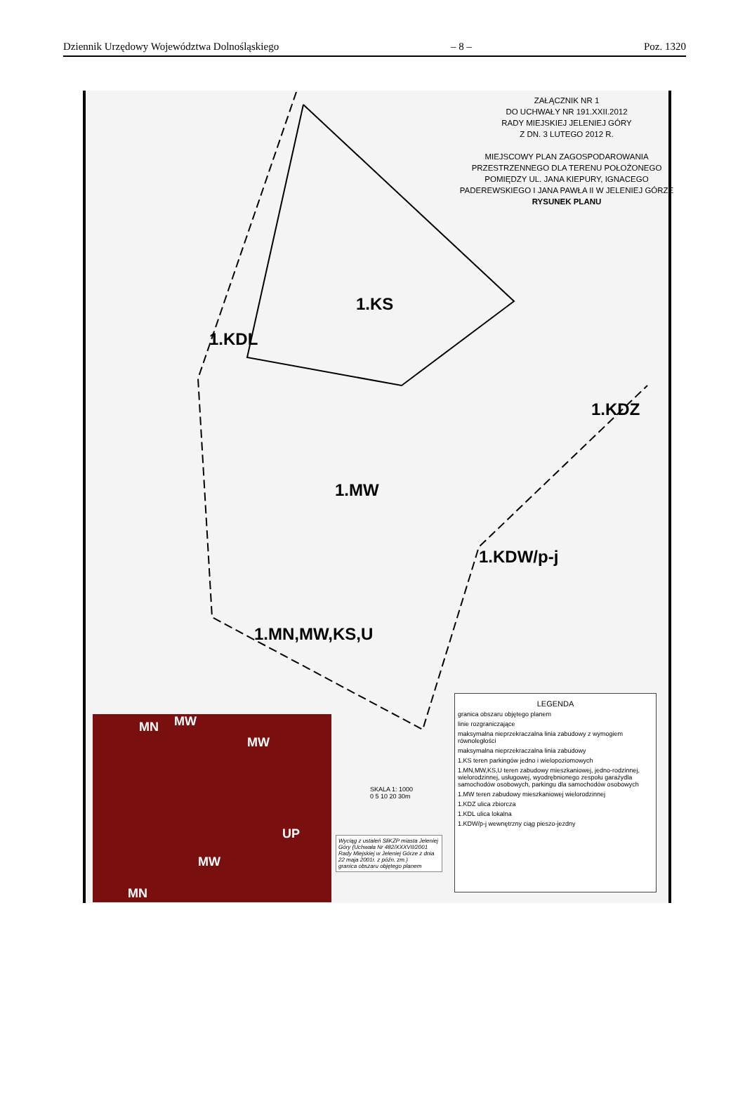Dziennik Urzędowy Województwa Dolnośląskiego – 8 – Poz. 1320
ZAŁĄCZNIK NR 1
DO UCHWAŁY NR 191.XXII.2012
RADY MIEJSKIEJ JELENIEJ GÓRY
Z DN. 3 LUTEGO 2012 R.
MIEJSCOWY PLAN ZAGOSPODAROWANIA PRZESTRZENNEGO DLA TERENU POŁOŻONEGO POMIĘDZY UL. JANA KIEPURY, IGNACEGO PADEREWSKIEGO I JANA PAWŁA II W JELENIEJ GÓRZE
RYSUNEK PLANU
1.KS
1.KDL
1.KDZ
1.MW
1.KDW/p-j
1.MN,MW,KS,U
SKALA 1: 1000
0 5 10 20 30m
LEGENDA
granica obszaru objętego planem
linie rozgraniczające
maksymalna nieprzekraczalna linia zabudowy z wymogiem równoległości
maksymalna nieprzekraczalna linia zabudowy
1.KS teren parkingów jedno i wielopoziomowych
1.MN,MW,KS,U teren zabudowy mieszkaniowej, jedno-rodzinnej, wielorodzinnej, usługowej, wyodrębnionego zespołu garażydla samochodów osobowych, parkingu dla samochodów osobowych
1.MW teren zabudowy mieszkaniowej wielorodzinnej
1.KDZ ulica zbiorcza
1.KDL ulica lokalna
1.KDW/p-j wewnętrzny ciąg pieszo-jezdny
MN MW
MW
UP
MW
MN
Wyciąg z ustaleń SliKZP miasta Jeleniej Góry (Uchwała Nr 482/XXXVII/2001 Rady Miejskiej w Jeleniej Górze z dnia 22 maja 2001r. z późn. zm.)
granica obszaru objętego planem